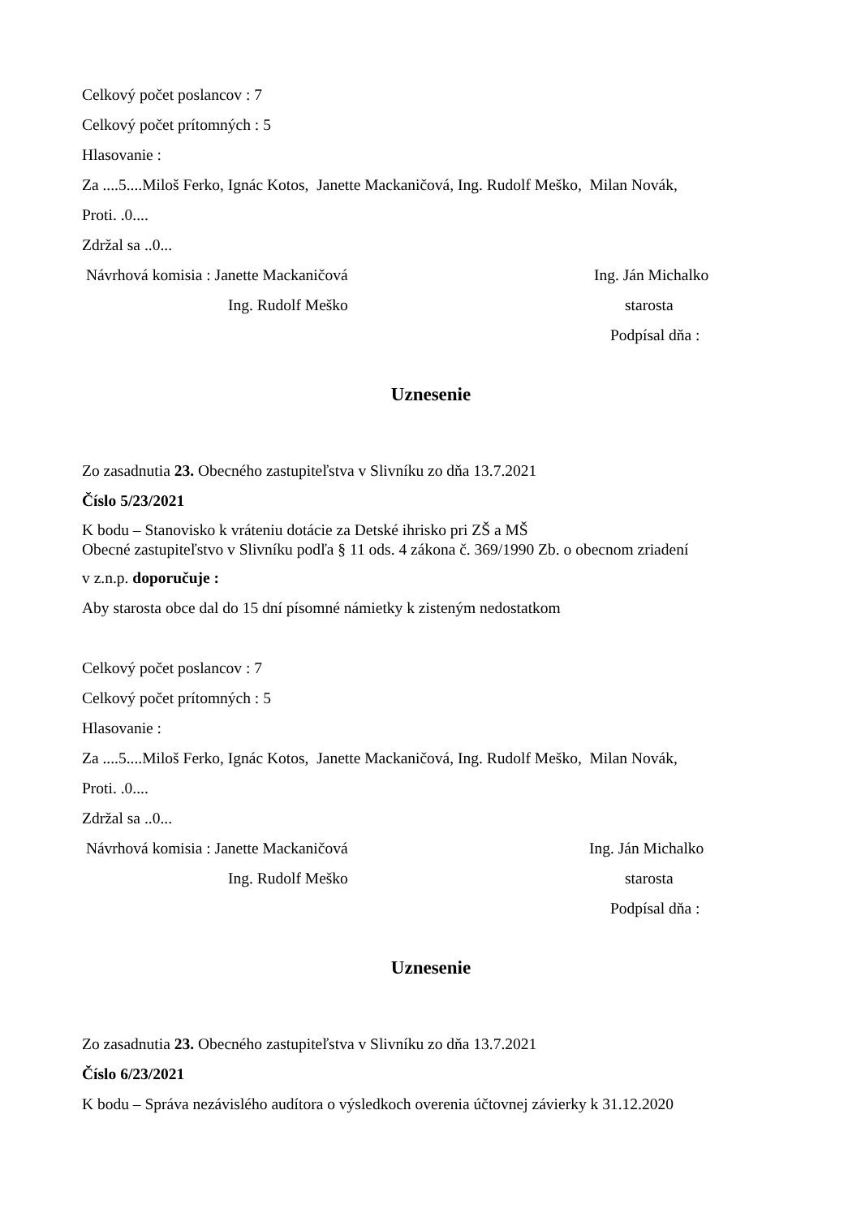Celkový počet poslancov : 7
Celkový počet prítomných : 5
Hlasovanie :
Za ....5....Miloš Ferko, Ignác Kotos, Janette Mackaničová, Ing. Rudolf Meško, Milan Novák,
Proti. .0....
Zdržal sa ..0...
Návrhová komisia : Janette Mackaničová Ing. Ján Michalko
Ing. Rudolf Meško starosta
Podpísal dňa :
Uznesenie
Zo zasadnutia 23. Obecného zastupiteľstva v Slivníku zo dňa 13.7.2021
Číslo 5/23/2021
K bodu – Stanovisko k vráteniu dotácie za Detské ihrisko pri ZŠ a MŠ
Obecné zastupiteľstvo v Slivníku podľa § 11 ods. 4 zákona č. 369/1990 Zb. o obecnom zriadení
v z.n.p. doporučuje :
Aby starosta obce dal do 15 dní písomné námietky k zisteným nedostatkom
Celkový počet poslancov : 7
Celkový počet prítomných : 5
Hlasovanie :
Za ....5....Miloš Ferko, Ignác Kotos, Janette Mackaničová, Ing. Rudolf Meško, Milan Novák,
Proti. .0....
Zdržal sa ..0...
Návrhová komisia : Janette Mackaničová Ing. Ján Michalko
Ing. Rudolf Meško starosta
Podpísal dňa :
Uznesenie
Zo zasadnutia 23. Obecného zastupiteľstva v Slivníku zo dňa 13.7.2021
Číslo 6/23/2021
K bodu – Správa nezávislého audítora o výsledkoch overenia účtovnej závierky k 31.12.2020